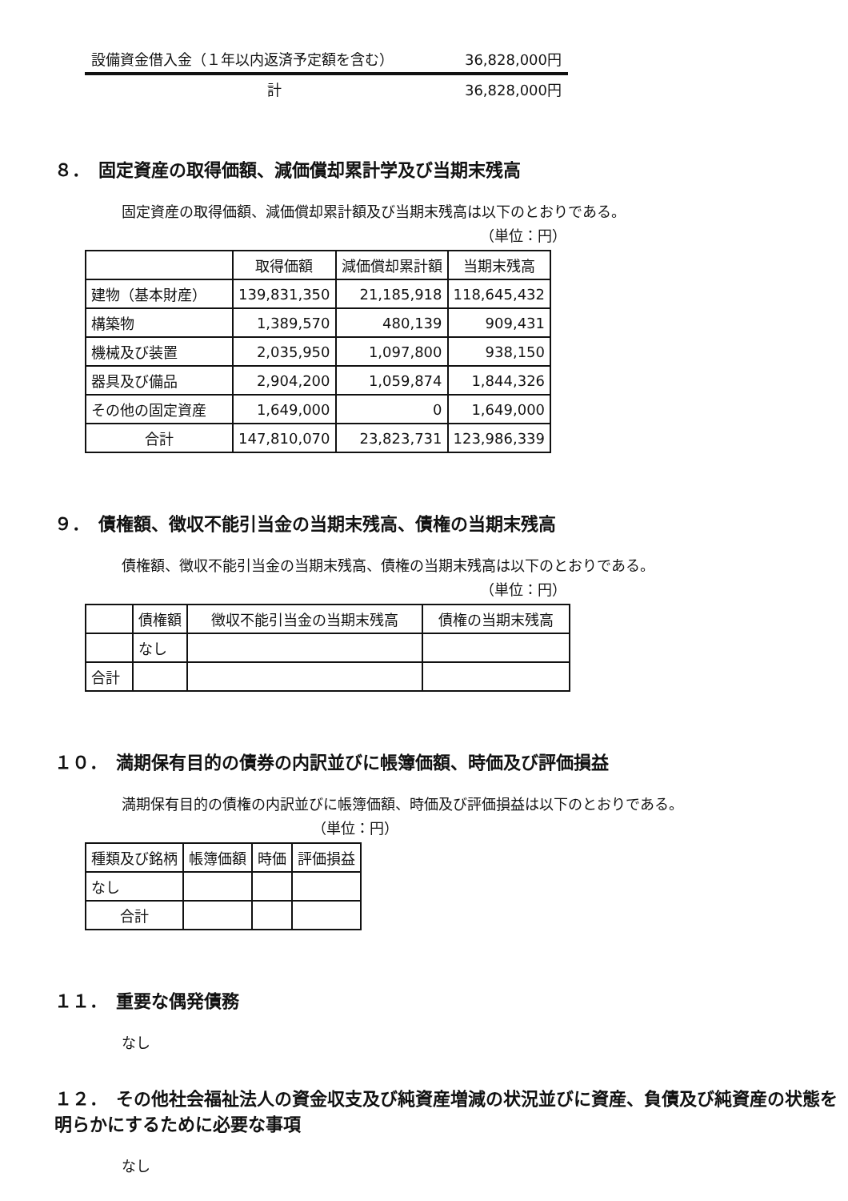設備資金借入金（１年以内返済予定額を含む） 36,828,000円
計 36,828,000円
８．　固定資産の取得価額、減価償却累計学及び当期末残高
固定資産の取得価額、減価償却累計額及び当期末残高は以下のとおりである。
（単位：円）
| | 取得価額 | 減価償却累計額 | 当期末残高 |
| --- | --- | --- | --- |
| 建物（基本財産） | 139,831,350 | 21,185,918 | 118,645,432 |
| 構築物 | 1,389,570 | 480,139 | 909,431 |
| 機械及び装置 | 2,035,950 | 1,097,800 | 938,150 |
| 器具及び備品 | 2,904,200 | 1,059,874 | 1,844,326 |
| その他の固定資産 | 1,649,000 | 0 | 1,649,000 |
| 合計 | 147,810,070 | 23,823,731 | 123,986,339 |
９．　債権額、徴収不能引当金の当期末残高、債権の当期末残高
債権額、徴収不能引当金の当期末残高、債権の当期末残高は以下のとおりである。
（単位：円）
| | 債権額 | 徴収不能引当金の当期末残高 | 債権の当期末残高 |
| --- | --- | --- | --- |
| | なし | | |
| 合計 | | | |
１０．　満期保有目的の債券の内訳並びに帳簿価額、時価及び評価損益
満期保有目的の債権の内訳並びに帳簿価額、時価及び評価損益は以下のとおりである。
（単位：円）
| 種類及び銘柄 | 帳簿価額 | 時価 | 評価損益 |
| --- | --- | --- | --- |
| なし | | | |
| 合計 | | | |
１１．　重要な偶発債務
なし
１２．　その他社会福祉法人の資金収支及び純資産増減の状況並びに資産、負債及び純資産の状態を明らかにするために必要な事項
なし